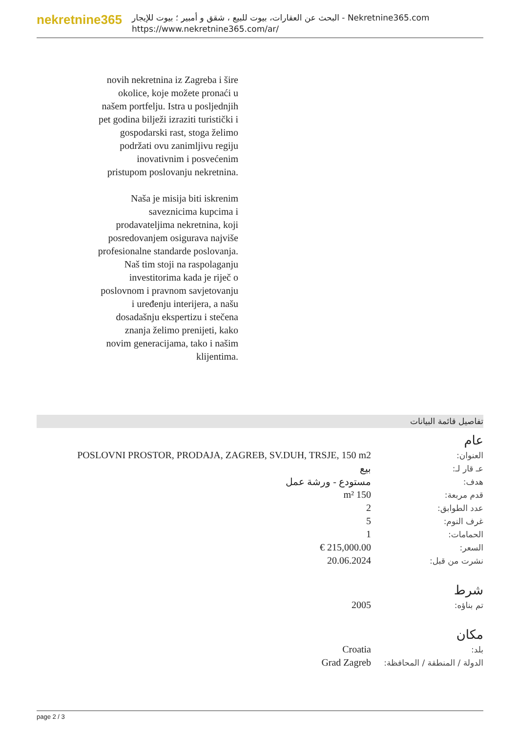nekretnine365
البحث عن العقارات، بيوت للبيع ، شقق و أمبير ؛ بيوت للإيجار - Nekretnine365.com
https://www.nekretnine365.com/ar/
novih nekretnina iz Zagreba i šire okolice, koje možete pronaći u našem portfelju. Istra u posljednjih pet godina bilježi izraziti turistički i gospodarski rast, stoga želimo podržati ovu zanimljivu regiju inovativnim i posvećenim pristupom poslovanju nekretnina.
Naša je misija biti iskrenim saveznicima kupcima i prodavateljima nekretnina, koji posredovanjem osigurava najviše profesionalne standarde poslovanja.
Naš tim stoji na raspolaganju investitorima kada je riječ o poslovnom i pravnom savjetovanju i uređenju interijera, a našu dosadašnju ekspertizu i stečena znanja želimo prenijeti, kako novim generacijama, tako i našim klijentima.
تفاصيل قائمة البيانات
عام
| العنوان: | POSLOVNI PROSTOR, PRODAJA, ZAGREB, SV.DUH, TRSJE, 150 m2 |
| عـ قار لـ: | بيع |
| هدف: | مستودع - ورشة عمل |
| قدم مربعة: | 150 m² |
| عدد الطوابق: | 2 |
| غرف النوم: | 5 |
| الحمامات: | 1 |
| السعر: | 215,000.00 € |
| نشرت من قبل: | 20.06.2024 |
شرط
| تم بناؤه: | 2005 |
مكان
| بلد: | Croatia |
| الدولة / المنطقة / المحافظة: | Grad Zagreb |
page 2 / 3